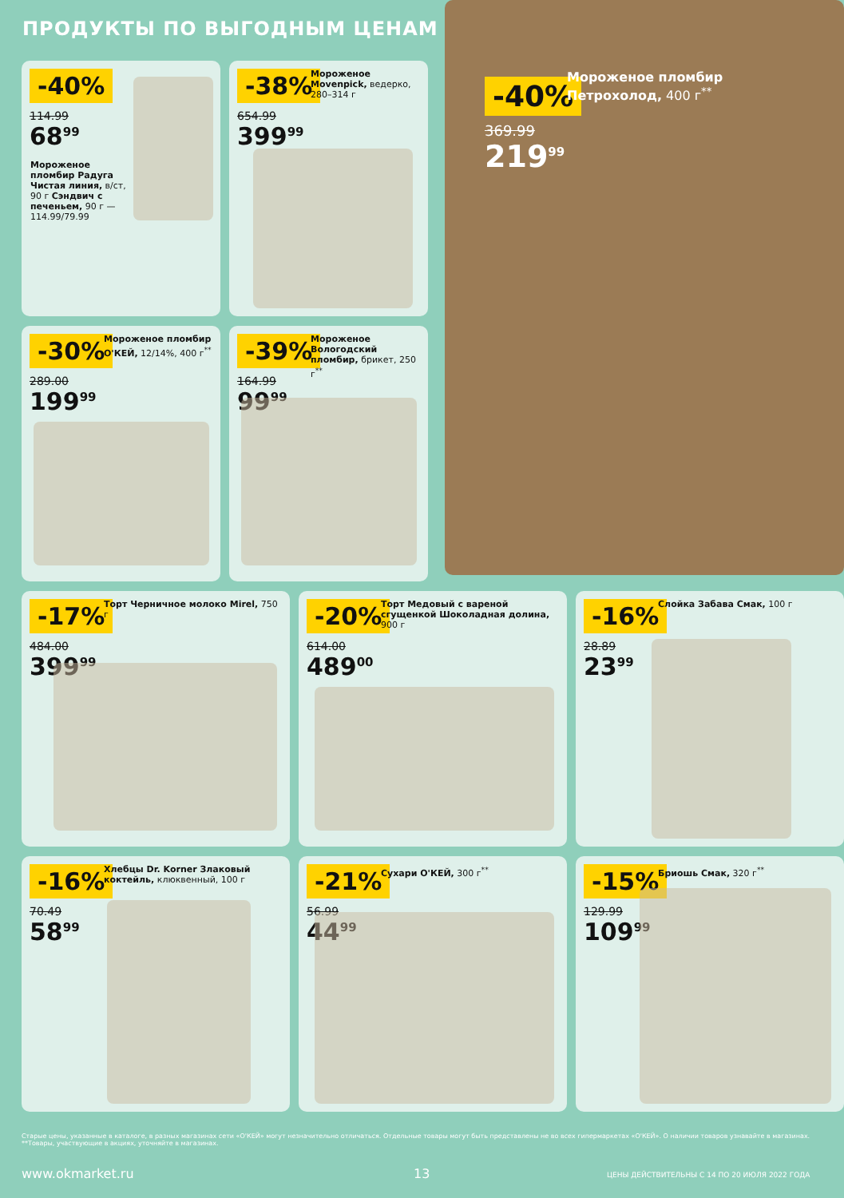ПРОДУКТЫ ПО ВЫГОДНЫМ ЦЕНАМ
-40%
114.99
68<sup>99</sup>
Мороженое пломбир Радуга Чистая линия, в/ст, 90 г Сэндвич с печеньем, 90 г — 114.99/79.99
-38%
654.99
399<sup>99</sup>
Мороженое Movenpick, ведерко, 280–314 г
-40%
369.99
219<sup>99</sup>
Мороженое пломбир Петрохолод, 400 г<sup>**</sup>
-30%
289.00
199<sup>99</sup>
Мороженое пломбир О'КЕЙ, 12/14%, 400 г<sup>**</sup>
-39%
164.99
99<sup>99</sup>
Мороженое Вологодский пломбир, брикет, 250 г<sup>**</sup>
-17%
484.00
399<sup>99</sup>
Торт Черничное молоко Mirel, 750 г
-20%
614.00
489<sup>00</sup>
Торт Медовый с вареной сгущенкой Шоколадная долина, 900 г
-16%
28.89
23<sup>99</sup>
Слойка Забава Смак, 100 г
-16%
70.49
58<sup>99</sup>
Хлебцы Dr. Korner Злаковый коктейль, клюквенный, 100 г
-21%
56.99
44<sup>99</sup>
Сухари О'КЕЙ, 300 г<sup>**</sup>
-15%
129.99
109<sup>99</sup>
Бриошь Смак, 320 г<sup>**</sup>
Старые цены, указанные в каталоге, в разных магазинах сети «О'КЕЙ» могут незначительно отличаться. Отдельные товары могут быть представлены не во всех гипермаркетах «О'КЕЙ». О наличии товаров узнавайте в магазинах. **Товары, участвующие в акциях, уточняйте в магазинах.
www.okmarket.ru 13
ЦЕНЫ ДЕЙСТВИТЕЛЬНЫ С 14 ПО 20 ИЮЛЯ 2022 ГОДА